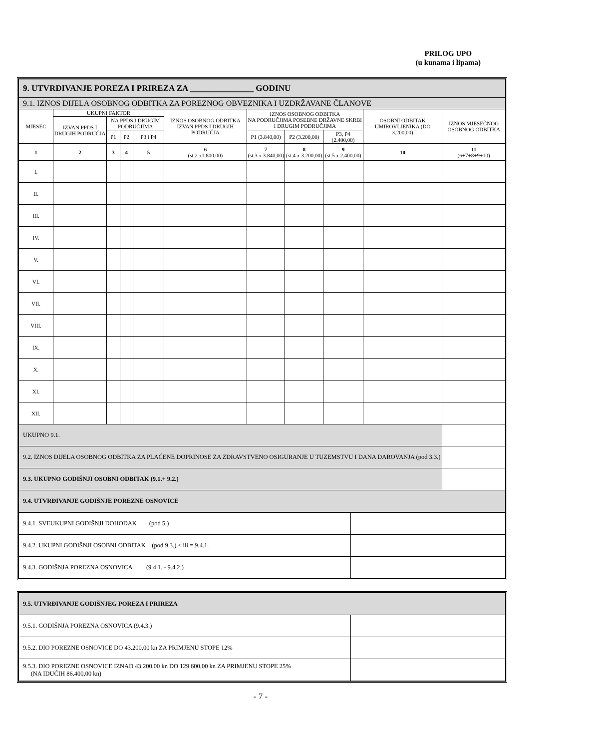PRILOG UPO
(u kunama i lipama)
| 9. UTVRĐIVANJE POREZA I PRIREZA ZA _______________ GODINU | | | | | | | | | | |
| 9.1. IZNOS DIJELA OSOBNOG ODBITKA ZA POREZNOG OBVEZNIKA I UZDRŽAVANE ČLANOVE | | | | | | | | | | |
| MJESEC | UKUPNI FAKTOR | | | | IZNOS OSOBNOG ODBITKA IZVAN PPDS I DRUGIH PODRUČJA | IZNOS OSOBNOG ODBITKA NA PODRUČJIMA POSEBNE DRŽAVNE SKRBI I DRUGIM PODRUČJIMA | | | OSOBNI ODBITAK UMIROVLJENIKA (DO 3.200,00) | IZNOS MJESEČNOG OSOBNOG ODBITKA |
| | IZVAN PPDS I DRUGIH PODRUČJA | NA PPDS I DRUGIM PODRUČJIMA | | | | | | | | |
| | | P1 | P2 | P3 i P4 | | P1 (3.840,00) | P2 (3.200,00) | P3, P4 (2.400,00) | | |
| 1 | 2 | 3 | 4 | 5 | 6 (st.2 x1.800,00) | 7 (st.3 x 3.840,00) | 8 (st.4 x 3.200,00) | 9 (st.5 x 2.400,00) | 10 | 11 (6+7+8+9+10) |
| I. | | | | | | | | | | |
| II. | | | | | | | | | | |
| III. | | | | | | | | | | |
| IV. | | | | | | | | | | |
| V. | | | | | | | | | | |
| VI. | | | | | | | | | | |
| VII. | | | | | | | | | | |
| VIII. | | | | | | | | | | |
| IX. | | | | | | | | | | |
| X. | | | | | | | | | | |
| XI. | | | | | | | | | | |
| XII. | | | | | | | | | | |
| UKUPNO 9.1. | | | | | | | | | | |
| 9.2. IZNOS DIJELA OSOBNOG ODBITKA ZA PLAĆENE DOPRINOSE ZA ZDRAVSTVENO OSIGURANJE U TUZEMSTVU I DANA DAROVANJA (pod 3.3.) | | | | | | | | | | |
| 9.3. UKUPNO GODIŠNJI OSOBNI ODBITAK (9.1.+ 9.2.) | | | | | | | | | | |
| 9.4. UTVRĐIVANJE GODIŠNJE POREZNE OSNOVICE | | | | | | | | | | |
| 9.4.1. SVEUKUPNI GODIŠNJI DOHODAK (pod 5.) | |
| 9.4.2. UKUPNI GODIŠNJI OSOBNI ODBITAK (pod 9.3.) < ili = 9.4.1. | |
| 9.4.3. GODIŠNJA POREZNA OSNOVICA (9.4.1. - 9.4.2.) | |
| 9.5. UTVRĐIVANJE GODIŠNJEG POREZA I PRIREZA | |
| 9.5.1. GODIŠNJA POREZNA OSNOVICA (9.4.3.) | |
| 9.5.2. DIO POREZNE OSNOVICE DO 43.200,00 kn ZA PRIMJENU STOPE 12% | |
| 9.5.3. DIO POREZNE OSNOVICE IZNAD 43.200,00 kn DO 129.600,00 kn ZA PRIMJENU STOPE 25% (NA IDUĆIH 86.400,00 kn) | |
- 7 -